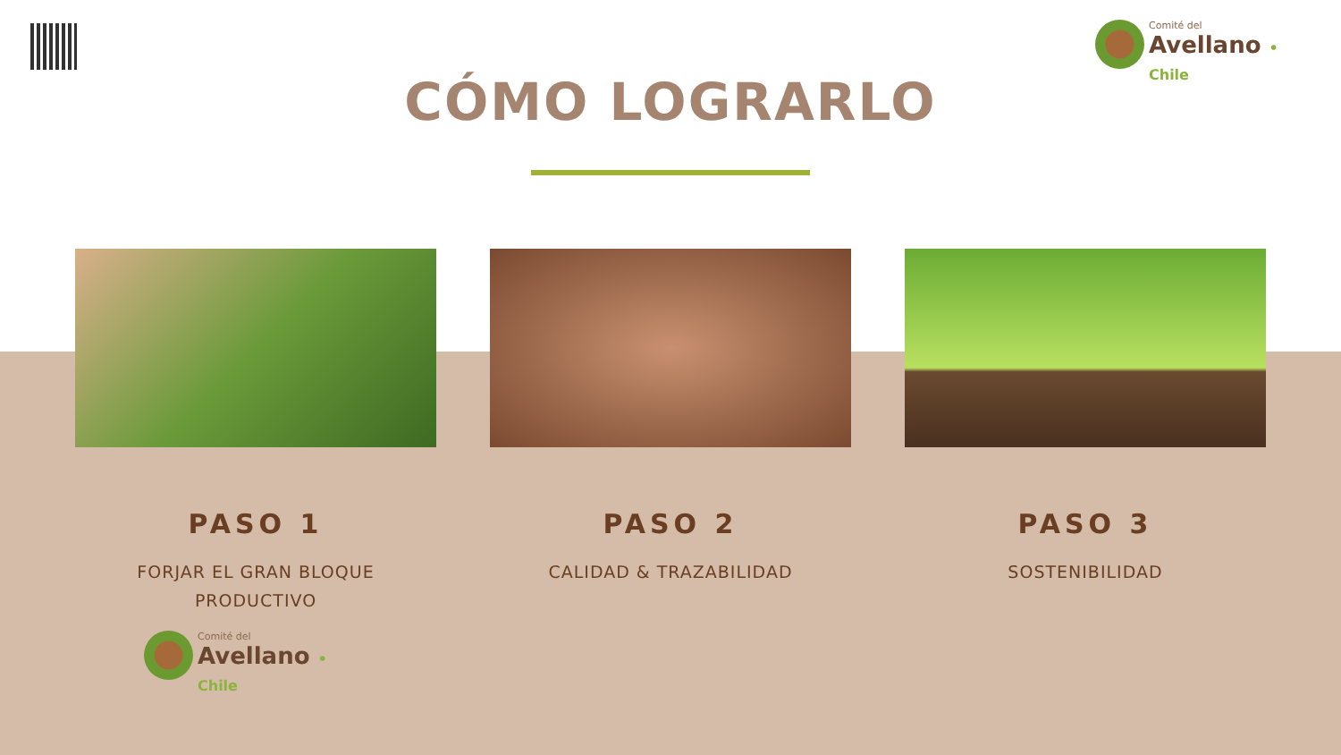Comité del
Avellano • Chile
CÓMO LOGRARLO
PASO 1
FORJAR EL GRAN BLOQUE
PRODUCTIVO
Comité del
Avellano • Chile
PASO 2
CALIDAD & TRAZABILIDAD
PASO 3
SOSTENIBILIDAD